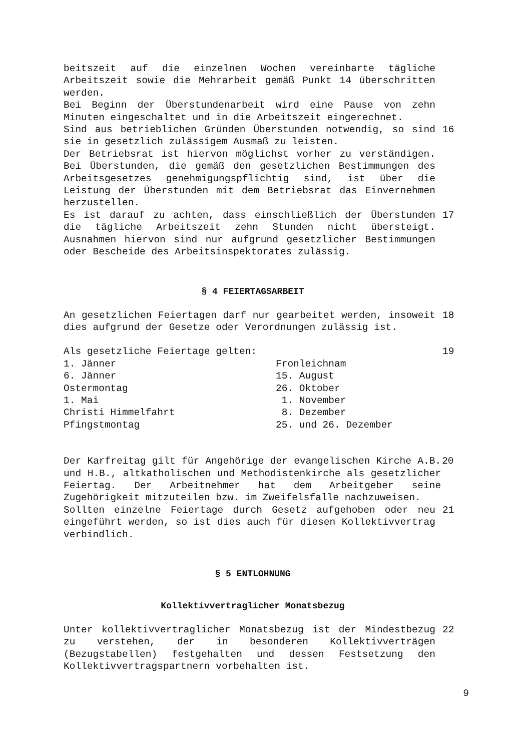beitszeit auf die einzelnen Wochen vereinbarte tägliche Arbeitszeit sowie die Mehrarbeit gemäß Punkt 14 überschritten werden.
Bei Beginn der Überstundenarbeit wird eine Pause von zehn Minuten eingeschaltet und in die Arbeitszeit eingerechnet.
Sind aus betrieblichen Gründen Überstunden notwendig, so sind sie in gesetzlich zulässigem Ausmaß zu leisten.
Der Betriebsrat ist hiervon möglichst vorher zu verständigen. Bei Überstunden, die gemäß den gesetzlichen Bestimmungen des Arbeitsgesetzes genehmigungspflichtig sind, ist über die Leistung der Überstunden mit dem Betriebsrat das Einvernehmen herzustellen.
16
Es ist darauf zu achten, dass einschließlich der Überstunden die tägliche Arbeitszeit zehn Stunden nicht übersteigt. Ausnahmen hiervon sind nur aufgrund gesetzlicher Bestimmungen oder Bescheide des Arbeitsinspektorates zulässig.
17
§ 4 FEIERTAGSARBEIT
An gesetzlichen Feiertagen darf nur gearbeitet werden, insoweit dies aufgrund der Gesetze oder Verordnungen zulässig ist.
18
Als gesetzliche Feiertage gelten: 19
1. Jänner
Fronleichnam
6. Jänner
15. August
Ostermontag
26. Oktober
1. Mai
1. November
Christi Himmelfahrt
8. Dezember
Pfingstmontag
25. und 26. Dezember
Der Karfreitag gilt für Angehörige der evangelischen Kirche A.B. und H.B., altkatholischen und Methodistenkirche als gesetzlicher Feiertag. Der Arbeitnehmer hat dem Arbeitgeber seine Zugehörigkeit mitzuteilen bzw. im Zweifelsfalle nachzuweisen.
20
Sollten einzelne Feiertage durch Gesetz aufgehoben oder neu eingeführt werden, so ist dies auch für diesen Kollektivvertrag verbindlich.
21
§ 5 ENTLOHNUNG
Kollektivvertraglicher Monatsbezug
Unter kollektivvertraglicher Monatsbezug ist der Mindestbezug zu verstehen, der in besonderen Kollektivverträgen (Bezugstabellen) festgehalten und dessen Festsetzung den Kollektivvertragspartnern vorbehalten ist.
22
9